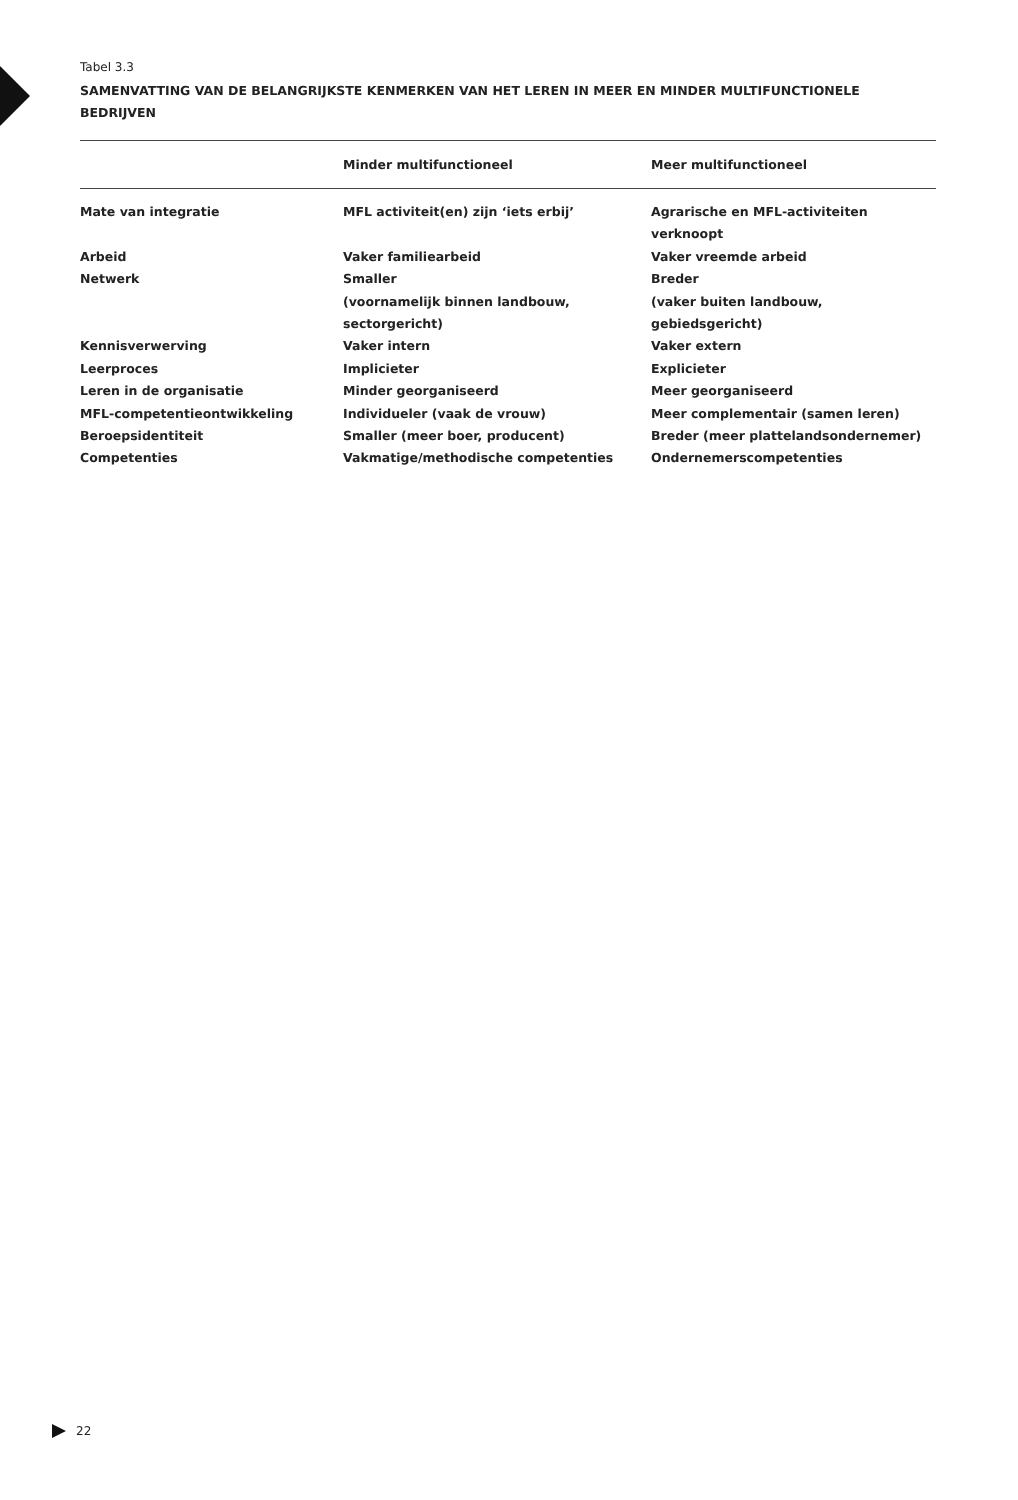Tabel 3.3
SAMENVATTING VAN DE BELANGRIJKSTE KENMERKEN VAN HET LEREN IN MEER EN MINDER MULTIFUNCTIONELE BEDRIJVEN
| | Minder multifunctioneel | Meer multifunctioneel |
| --- | --- | --- |
| Mate van integratie | MFL activiteit(en) zijn ‘iets erbij’ | Agrarische en MFL-activiteiten verknoopt |
| Arbeid | Vaker familiearbeid | Vaker vreemde arbeid |
| Netwerk | Smaller (voornamelijk binnen landbouw, sectorgericht) | Breder (vaker buiten landbouw, gebiedsgericht) |
| Kennisverwerving | Vaker intern | Vaker extern |
| Leerproces | Implicieter | Explicieter |
| Leren in de organisatie | Minder georganiseerd | Meer georganiseerd |
| MFL-competentieontwikkeling | Individueler (vaak de vrouw) | Meer complementair (samen leren) |
| Beroepsidentiteit | Smaller (meer boer, producent) | Breder (meer plattelandsondernemer) |
| Competenties | Vakmatige/methodische competenties | Ondernemerscompetenties |
22